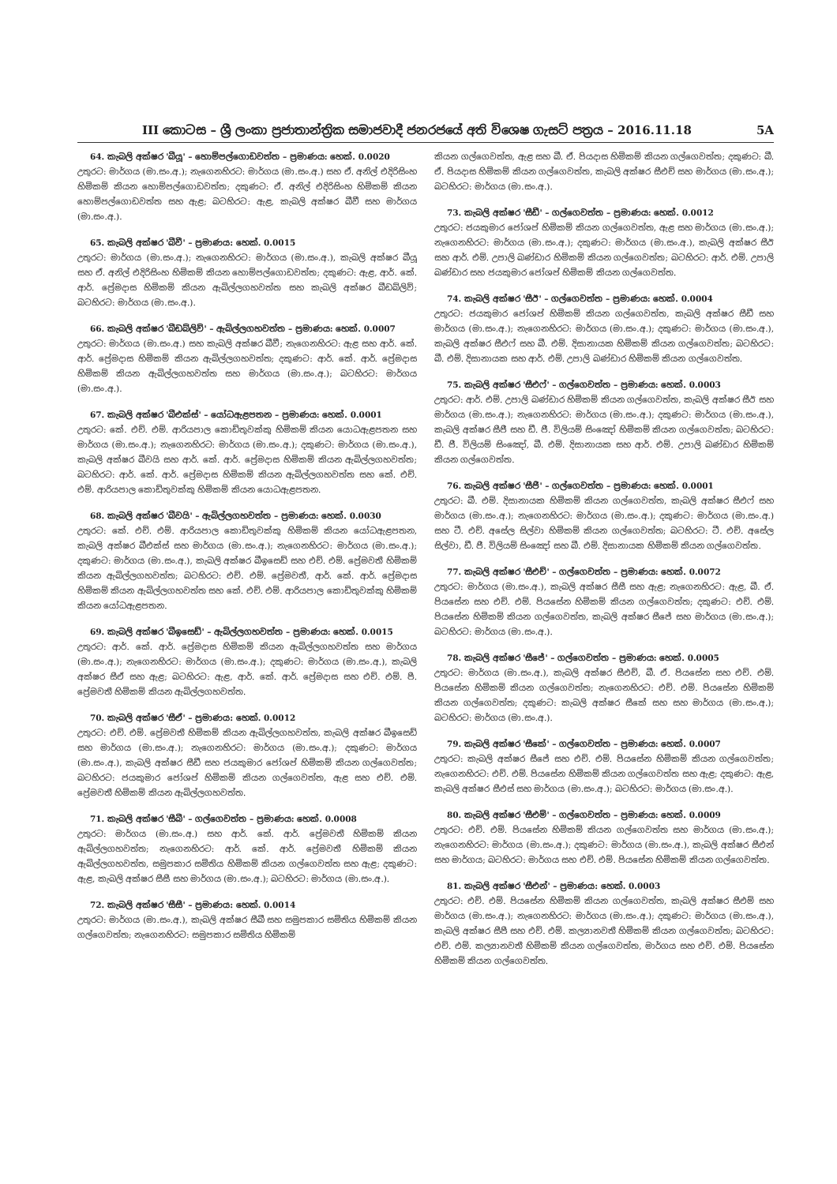III කොටස – ශ්‍රී ලංකා ප්‍රජාතාන්ත්‍රික සමාජවාදී ජනරජයේ අති විශෙෂ ගැසට් පත්‍රය – 2016.11.18 5A
64. කැබලි අක්ෂර 'බීයූ' – හොම්පල්ගොඩවත්ත – ප්‍රමාණය: හෙක්. 0.0020
උතුරට: මාර්ගය (මා.සං.අ.); නැගෙනහිරට: මාර්ගය (මා.සං.අ.) සහ ඒ. අනිල් එදිරිසිංහ හිමිකම් කියන හොම්පල්ගොඩවත්ත; දකුණට: ඒ. අනිල් එදිරිසිංහ හිමිකම් කියන හොම්පල්ගොඩවත්ත සහ ඇළ; බටහිරට: ඇළ, කැබලි අක්ෂර බීවී සහ මාර්ගය (මා.සං.අ.).
65. කැබලි අක්ෂර 'බීවී' – ප්‍රමාණය: හෙක්. 0.0015
උතුරට: මාර්ගය (මා.සං.අ.); නැගෙනහිරට: මාර්ගය (මා.සං.අ.), කැබලි අක්ෂර බීයූ සහ ඒ. අනිල් එදිරිසිංහ හිමිකම් කියන හොම්පල්ගොඩවත්ත; දකුණට: ඇළ, ආර්. කේ. ආර්. ප්‍රේමදාස හිමිකම් කියන ඇබිල්ලගහවත්ත සහ කැබලි අක්ෂර බීඩබ්ලිව්; බටහිරට: මාර්ගය (මා.සං.අ.).
66. කැබලි අක්ෂර 'බීඩබ්ලිව්' – ඇබිල්ලගහවත්ත – ප්‍රමාණය: හෙක්. 0.0007
උතුරට: මාර්ගය (මා.සං.අ.) සහ කැබලි අක්ෂර බීවී; නැගෙනහිරට: ඇළ සහ ආර්. කේ. ආර්. ප්‍රේමදාස හිමිකම් කියන ඇබිල්ලගහවත්ත; දකුණට: ආර්. කේ. ආර්. ප්‍රේමදාස හිමිකම් කියන ඇබිල්ලගහවත්ත සහ මාර්ගය (මා.සං.අ.); බටහිරට: මාර්ගය (මා.සං.අ.).
67. කැබලි අක්ෂර 'බීඑක්ස්' – යෝධඇළපතන – ප්‍රමාණය: හෙක්. 0.0001
උතුරට: කේ. එච්. එම්. ආරියපාල කොඩිතුවක්කු හිමිකම් කියන යොධඇළපතන සහ මාර්ගය (මා.සං.අ.); නැගෙනහිරට: මාර්ගය (මා.සං.අ.); දකුණට: මාර්ගය (මා.සං.අ.), කැබලි අක්ෂර බීවයි සහ ආර්. කේ. ආර්. ප්‍රේමදාස හිමිකම් කියන ඇබිල්ලගහවත්ත; බටහිරට: ආර්. කේ. ආර්. ප්‍රේමදාස හිමිකම් කියන ඇබිල්ලගහවත්ත සහ කේ. එච්. එම්. ආරියපාල කොඩිතුවක්කු හිමිකම් කියන යොධඇළපතන.
68. කැබලි අක්ෂර 'බීවයි' – ඇබිල්ලගහවත්ත – ප්‍රමාණය: හෙක්. 0.0030
උතුරට: කේ. එච්. එම්. ආරියපාල කොඩිතුවක්කු හිමිකම් කියන යෝධඇළපතන, කැබලි අක්ෂර බීඑක්ස් සහ මාර්ගය (මා.සං.අ.); නැගෙනහිරට: මාර්ගය (මා.සං.අ.); දකුණට: මාර්ගය (මා.සං.අ.), කැබලි අක්ෂර බීඉසෙඩ් සහ එච්. එම්. ප්‍රේමවතී හිමිකම් කියන ඇබිල්ලගහවත්ත; බටහිරට: එච්. එම්. ප්‍රේමවතී, ආර්. කේ. ආර්. ප්‍රේමදාස හිමිකම් කියන ඇබිල්ලගහවත්ත සහ කේ. එච්. එම්. ආරියපාල කොඩිතුවක්කු හිමිකම් කියන යෝධඇළපතන.
69. කැබලි අක්ෂර 'බීඉසෙඩ්' – ඇබිල්ලගහවත්ත – ප්‍රමාණය: හෙක්. 0.0015
උතුරට: ආර්. කේ. ආර්. ප්‍රේමදාස හිමිකම් කියන ඇබිල්ලගහවත්ත සහ මාර්ගය (මා.සං.අ.); නැගෙනහිරට: මාර්ගය (මා.සං.අ.); දකුණට: මාර්ගය (මා.සං.අ.), කැබලි අක්ෂර සීඒ සහ ඇළ; බටහිරට: ඇළ, ආර්. කේ. ආර්. ප්‍රේමදාස සහ එච්. එම්. පී. ප්‍රේමවතී හිමිකම් කියන ඇබිල්ලගහවත්ත.
70. කැබලි අක්ෂර 'සීඒ' – ප්‍රමාණය: හෙක්. 0.0012
උතුරට: එච්. එම්. ප්‍රේමවතී හිමිකම් කියන ඇබිල්ලගහවත්ත, කැබලි අක්ෂර බීඉසෙඩ් සහ මාර්ගය (මා.සං.අ.); නැගෙනහිරට: මාර්ගය (මා.සං.අ.); දකුණට: මාර්ගය (මා.සං.අ.), කැබලි අක්ෂර සීඩී සහ ජයකුමාර ජෝශප් හිමිකම් කියන ගල්ගෙවත්ත; බටහිරට: ජයකුමාර ජෝශප් හිමිකම් කියන ගල්ගෙවත්ත, ඇළ සහ එච්. එම්. ප්‍රේමවතී හිමිකම් කියන ඇබිල්ලගහවත්ත.
71. කැබලි අක්ෂර 'සීබී' – ගල්ගෙවත්ත – ප්‍රමාණය: හෙක්. 0.0008
උතුරට: මාර්ගය (මා.සං.අ.) සහ ආර්. කේ. ආර්. ප්‍රේමවතී හිමිකම් කියන ඇබිල්ලගහවත්ත; නැගෙනහිරට: ආර්. කේ. ආර්. ප්‍රේමවතී හිමිකම් කියන ඇබිල්ලගහවත්ත, සමුපකාර සමිතිය හිමිකම් කියන ගල්ගෙවත්ත සහ ඇළ; දකුණට: ඇළ, කැබලි අක්ෂර සීසී සහ මාර්ගය (මා.සං.අ.); බටහිරට: මාර්ගය (මා.සං.අ.).
72. කැබලි අක්ෂර 'සීසී' – ප්‍රමාණය: හෙක්. 0.0014
උතුරට: මාර්ගය (මා.සං.අ.), කැබලි අක්ෂර සීබී සහ සමුපකාර සමිතිය හිමිකම් කියන ගල්ගෙවත්ත; නැගෙනහිරට: සමුපකාර සමිතිය හිමිකම්
කියන ගල්ගෙවත්ත, ඇළ සහ බී. ඒ. පියදාස හිමිකම් කියන ගල්ගෙවත්ත; දකුණට: බී. ඒ. පියදාස හිමිකම් කියන ගල්ගෙවත්ත, කැබලි අක්ෂර සීඑච් සහ මාර්ගය (මා.සං.අ.); බටහිරට: මාර්ගය (මා.සං.අ.).
73. කැබලි අක්ෂර 'සීඩී' – ගල්ගෙවත්ත – ප්‍රමාණය: හෙක්. 0.0012
උතුරට: ජයකුමාර ජෝශප් හිමිකම් කියන ගල්ගෙවත්ත, ඇළ සහ මාර්ගය (මා.සං.අ.); නැගෙනහිරට: මාර්ගය (මා.සං.අ.); දකුණට: මාර්ගය (මා.සං.අ.), කැබලි අක්ෂර සීඊ සහ ආර්. එම්. උපාලි බණ්ඩාර හිමිකම් කියන ගල්ගෙවත්ත; බටහිරට: ආර්. එම්. උපාලි බණ්ඩාර සහ ජයකුමාර ජෝශප් හිමිකම් කියන ගල්ගෙවත්ත.
74. කැබලි අක්ෂර 'සීඊ' – ගල්ගෙවත්ත – ප්‍රමාණය: හෙක්. 0.0004
උතුරට: ජයකුමාර ජෝශප් හිමිකම් කියන ගල්ගෙවත්ත, කැබලි අක්ෂර සීඩී සහ මාර්ගය (මා.සං.අ.); නැගෙනහිරට: මාර්ගය (මා.සං.අ.); දකුණට: මාර්ගය (මා.සං.අ.), කැබලි අක්ෂර සීඑෆ් සහ බී. එම්. දිසානායක හිමිකම් කියන ගල්ගෙවත්ත; බටහිරට: බී. එම්. දිසානායක සහ ආර්. එම්. උපාලි බණ්ඩාර හිමිකම් කියන ගල්ගෙවත්ත.
75. කැබලි අක්ෂර 'සීඑෆ්' – ගල්ගෙවත්ත – ප්‍රමාණය: හෙක්. 0.0003
උතුරට: ආර්. එම්. උපාලි බණ්ඩාර හිමිකම් කියන ගල්ගෙවත්ත, කැබලි අක්ෂර සීඊ සහ මාර්ගය (මා.සං.අ.); නැගෙනහිරට: මාර්ගය (මා.සං.අ.); දකුණට: මාර්ගය (මා.සං.අ.), කැබලි අක්ෂර සීජී සහ ඩී. ජී. විලියම් සිංඤෝ හිමිකම් කියන ගල්ගෙවත්ත; බටහිරට: ඩී. ජී. විලියම් සිංඤෝ, බී. එම්. දිසානායක සහ ආර්. එම්. උපාලි බණ්ඩාර හිමිකම් කියන ගල්ගෙවත්ත.
76. කැබලි අක්ෂර 'සීජී' – ගල්ගෙවත්ත – ප්‍රමාණය: හෙක්. 0.0001
උතුරට: බී. එම්. දිසානායක හිමිකම් කියන ගල්ගෙවත්ත, කැබලි අක්ෂර සීඑෆ් සහ මාර්ගය (මා.සං.අ.); නැගෙනහිරට: මාර්ගය (මා.සං.අ.); දකුණට: මාර්ගය (මා.සං.අ.) සහ ටී. එච්. අසේල සිල්වා හිමිකම් කියන ගල්ගෙවත්ත; බටහිරට: ටී. එච්. අසේල සිල්වා, ඩී. ජී. විලියම් සිංඤෝ සහ බී. එම්. දිසානායක හිමිකම් කියන ගල්ගෙවත්ත.
77. කැබලි අක්ෂර 'සීඑච්' – ගල්ගෙවත්ත – ප්‍රමාණය: හෙක්. 0.0072
උතුරට: මාර්ගය (මා.සං.අ.), කැබලි අක්ෂර සීසී සහ ඇළ; නැගෙනහිරට: ඇළ, බී. ඒ. පියසේන සහ එච්. එම්. පියසේන හිමිකම් කියන ගල්ගෙවත්ත; දකුණට: එච්. එම්. පියසේන හිමිකම් කියන ගල්ගෙවත්ත, කැබලි අක්ෂර සීජේ සහ මාර්ගය (මා.සං.අ.); බටහිරට: මාර්ගය (මා.සං.අ.).
78. කැබලි අක්ෂර 'සීජේ' – ගල්ගෙවත්ත – ප්‍රමාණය: හෙක්. 0.0005
උතුරට: මාර්ගය (මා.සං.අ.), කැබලි අක්ෂර සීඑච්, බී. ඒ. පියසේන සහ එච්. එම්. පියසේන හිමිකම් කියන ගල්ගෙවත්ත; නැගෙනහිරට: එච්. එම්. පියසේන හිමිකම් කියන ගල්ගෙවත්ත; දකුණට: කැබලි අක්ෂර සීකේ සහ සහ මාර්ගය (මා.සං.අ.); බටහිරට: මාර්ගය (මා.සං.අ.).
79. කැබලි අක්ෂර 'සීකේ' – ගල්ගෙවත්ත – ප්‍රමාණය: හෙක්. 0.0007
උතුරට: කැබලි අක්ෂර සීජේ සහ එච්. එම්. පියසේන හිමිකම් කියන ගල්ගෙවත්ත; නැගෙනහිරට: එච්. එම්. පියසේන හිමිකම් කියන ගල්ගෙවත්ත සහ ඇළ; දකුණට: ඇළ, කැබලි අක්ෂර සීඑස් සහ මාර්ගය (මා.සං.අ.); බටහිරට: මාර්ගය (මා.සං.අ.).
80. කැබලි අක්ෂර 'සීඑම්' – ගල්ගෙවත්ත – ප්‍රමාණය: හෙක්. 0.0009
උතුරට: එච්. එම්. පියසේන හිමිකම් කියන ගල්ගෙවත්ත සහ මාර්ගය (මා.සං.අ.); නැගෙනහිරට: මාර්ගය (මා.සං.අ.); දකුණට: මාර්ගය (මා.සං.අ.), කැබලි අක්ෂර සීඑන් සහ මාර්ගය; බටහිරට: මාර්ගය සහ එච්. එම්. පියසේන හිමිකම් කියන ගල්ගෙවත්ත.
81. කැබලි අක්ෂර 'සීඑන්' – ප්‍රමාණය: හෙක්. 0.0003
උතුරට: එච්. එම්. පියසේන හිමිකම් කියන ගල්ගෙවත්ත, කැබලි අක්ෂර සීඑම් සහ මාර්ගය (මා.සං.අ.); නැගෙනහිරට: මාර්ගය (මා.සං.අ.); දකුණට: මාර්ගය (මා.සං.අ.), කැබලි අක්ෂර සීපී සහ එච්. එම්. කල්‍යානවතී හිමිකම් කියන ගල්ගෙවත්ත; බටහිරට: එච්. එම්. කල්‍යානවතී හිමිකම් කියන ගල්ගෙවත්ත, මාර්ගය සහ එච්. එම්. පියසේන හිමිකම් කියන ගල්ගෙවත්ත.